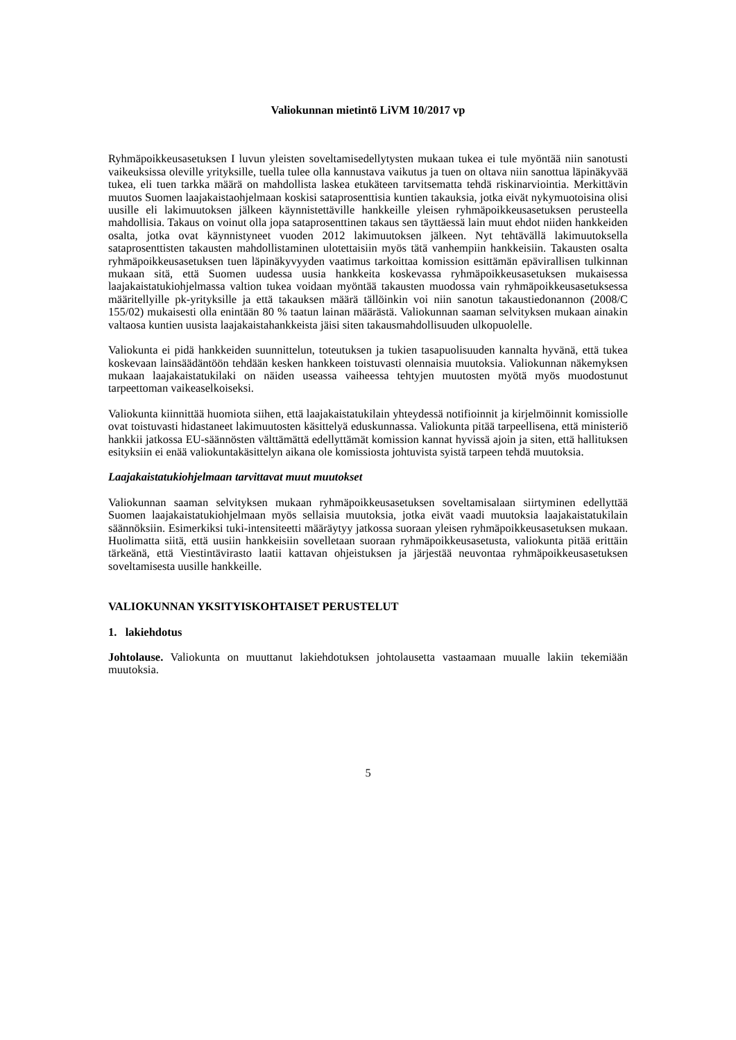Valiokunnan mietintö LiVM 10/2017 vp
Ryhmäpoikkeusasetuksen I luvun yleisten soveltamisedellytysten mukaan tukea ei tule myöntää niin sanotusti vaikeuksissa oleville yrityksille, tuella tulee olla kannustava vaikutus ja tuen on oltava niin sanottua läpinäkyvää tukea, eli tuen tarkka määrä on mahdollista laskea etukäteen tarvitsematta tehdä riskinarviointia. Merkittävin muutos Suomen laajakaistaohjelmaan koskisi sataprosenttisia kuntien takauksia, jotka eivät nykymuotoisina olisi uusille eli lakimuutoksen jälkeen käynnistettäville hankkeille yleisen ryhmäpoikkeusasetuksen perusteella mahdollisia. Takaus on voinut olla jopa sataprosenttinen takaus sen täyttäessä lain muut ehdot niiden hankkeiden osalta, jotka ovat käynnistyneet vuoden 2012 lakimuutoksen jälkeen. Nyt tehtävällä lakimuutoksella sataprosenttisten takausten mahdollistaminen ulotettaisiin myös tätä vanhempiin hankkeisiin. Takausten osalta ryhmäpoikkeusasetuksen tuen läpinäkyvyyden vaatimus tarkoittaa komission esittämän epävirallisen tulkinnan mukaan sitä, että Suomen uudessa uusia hankkeita koskevassa ryhmäpoikkeusasetuksen mukaisessa laajakaistatukiohjelmassa valtion tukea voidaan myöntää takausten muodossa vain ryhmäpoikkeusasetuksessa määritellyille pk-yrityksille ja että takauksen määrä tällöinkin voi niin sanotun takaustiedonannon (2008/C 155/02) mukaisesti olla enintään 80 % taatun lainan määrästä. Valiokunnan saaman selvityksen mukaan ainakin valtaosa kuntien uusista laajakaistahankkeista jäisi siten takausmahdollisuuden ulkopuolelle.
Valiokunta ei pidä hankkeiden suunnittelun, toteutuksen ja tukien tasapuolisuuden kannalta hyvänä, että tukea koskevaan lainsäädäntöön tehdään kesken hankkeen toistuvasti olennaisia muutoksia. Valiokunnan näkemyksen mukaan laajakaistatukilaki on näiden useassa vaiheessa tehtyjen muutosten myötä myös muodostunut tarpeettoman vaikeaselkoiseksi.
Valiokunta kiinnittää huomiota siihen, että laajakaistatukilain yhteydessä notifioinnit ja kirjelmöinnit komissiolle ovat toistuvasti hidastaneet lakimuutosten käsittelyä eduskunnassa. Valiokunta pitää tarpeellisena, että ministeriö hankkii jatkossa EU-säännösten välttämättä edellyttämät komission kannat hyvissä ajoin ja siten, että hallituksen esityksiin ei enää valiokuntakäsittelyn aikana ole komissiosta johtuvista syistä tarpeen tehdä muutoksia.
Laajakaistatukiohjelmaan tarvittavat muut muutokset
Valiokunnan saaman selvityksen mukaan ryhmäpoikkeusasetuksen soveltamisalaan siirtyminen edellyttää Suomen laajakaistatukiohjelmaan myös sellaisia muutoksia, jotka eivät vaadi muutoksia laajakaistatukilain säännöksiin. Esimerkiksi tuki-intensiteetti määräytyy jatkossa suoraan yleisen ryhmäpoikkeusasetuksen mukaan. Huolimatta siitä, että uusiin hankkeisiin sovelletaan suoraan ryhmäpoikkeusasetusta, valiokunta pitää erittäin tärkeänä, että Viestintävirasto laatii kattavan ohjeistuksen ja järjestää neuvontaa ryhmäpoikkeusasetuksen soveltamisesta uusille hankkeille.
VALIOKUNNAN YKSITYISKOHTAISET PERUSTELUT
1. lakiehdotus
Johtolause. Valiokunta on muuttanut lakiehdotuksen johtolausetta vastaamaan muualle lakiin tekemiään muutoksia.
5